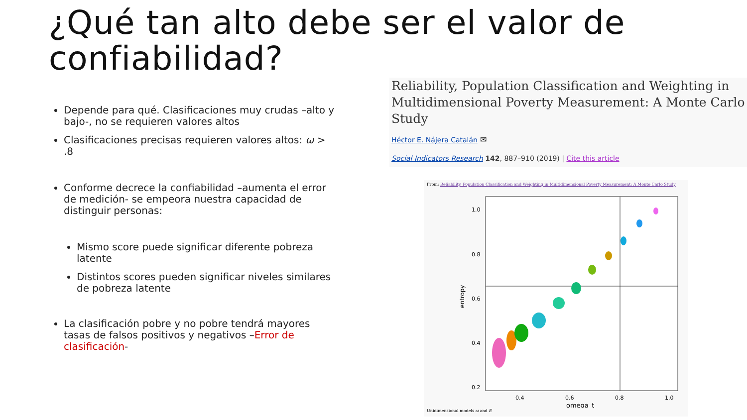¿Qué tan alto debe ser el valor de confiabilidad?
Depende para qué. Clasificaciones muy crudas –alto y bajo-, no se requieren valores altos
Clasificaciones precisas requieren valores altos: ω > .8
Conforme decrece la confiabilidad –aumenta el error de medición- se empeora nuestra capacidad de distinguir personas:
Mismo score puede significar diferente pobreza latente
Distintos scores pueden significar niveles similares de pobreza latente
La clasificación pobre y no pobre tendrá mayores tasas de falsos positivos y negativos –Error de clasificación-
Reliability, Population Classification and Weighting in Multidimensional Poverty Measurement: A Monte Carlo Study
Héctor E. Nájera Catalán ✉
Social Indicators Research 142, 887–910 (2019) | Cite this article
From: Reliability, Population Classification and Weighting in Multidimensional Poverty Measurement: A Monte Carlo Study
1.0
0.8
0.6
0.4
0.2
0.4
0.6
0.8
1.0
omega_t
entropy
Unidimensional models ω and E